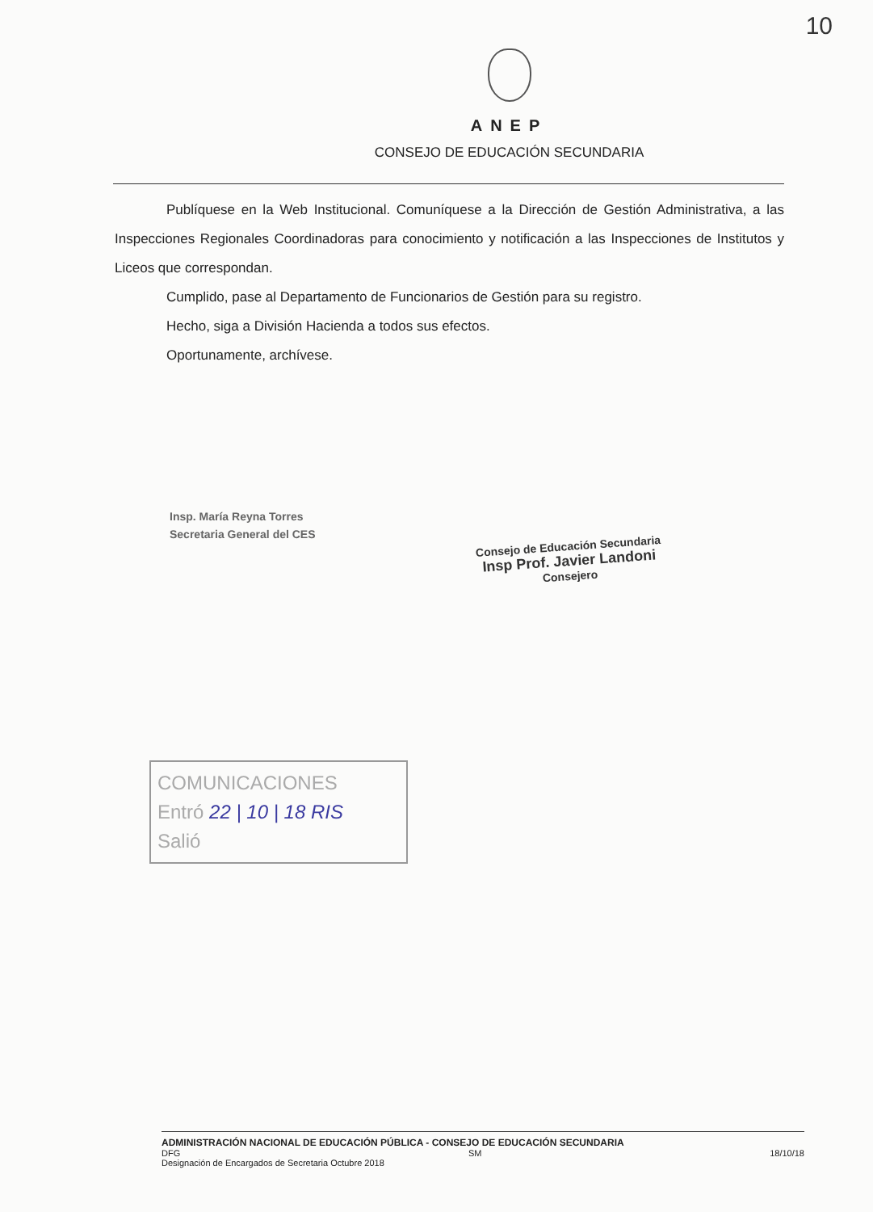10
ANEP
CONSEJO DE EDUCACIÓN SECUNDARIA
Publíquese en la Web Institucional. Comuníquese a la Dirección de Gestión Administrativa, a las Inspecciones Regionales Coordinadoras para conocimiento y notificación a las Inspecciones de Institutos y Liceos que correspondan.
Cumplido, pase al Departamento de Funcionarios de Gestión para su registro.
Hecho, siga a División Hacienda a todos sus efectos.
Oportunamente, archívese.
Insp. María Reyna Torres
Secretaria General del CES
Consejo de Educación Secundaria
Insp Prof. Javier Landoni
Consejero
COMUNICACIONES
Entró 22 | 10 | 18 RIS
Salió
ADMINISTRACIÓN NACIONAL DE EDUCACIÓN PÚBLICA - CONSEJO DE EDUCACIÓN SECUNDARIA
DFG SM 18/10/18
Designación de Encargados de Secretaria Octubre 2018